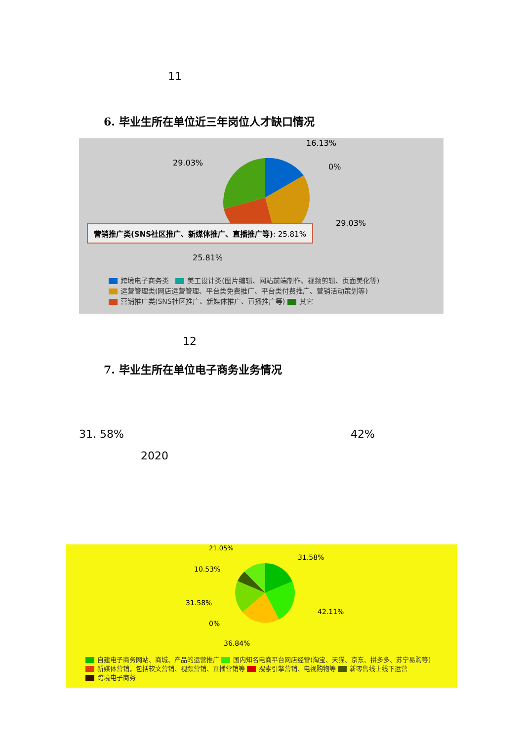11
6. 毕业生所在单位近三年岗位人才缺口情况
16.13%
29.03% 0%
29.03%
营销推广类(SNS社区推广、新媒体推广、直播推广等): 25.81%
25.81%
跨境电子商务类 美工设计类(图片编辑、网站前端制作、视频剪辑、页面美化等)
运营管理类(网店运营管理、平台类免费推广、平台类付费推广、营销活动策划等)
营销推广类(SNS社区推广、新媒体推广、直播推广等) 其它
12
7. 毕业生所在单位电子商务业务情况
31. 58% 42%
2020
21.05%
31.58%
10.53%
31.58%
42.11%
0%
36.84%
自建电子商务网站、商城、产品的运营推广 国内知名电商平台网店经营(淘宝、天猫、京东、拼多多、苏宁易购等)
新媒体营销，包括软文营销、视频营销、直播营销等 搜索引擎营销、电视购物等 新零售线上线下运营
跨境电子商务